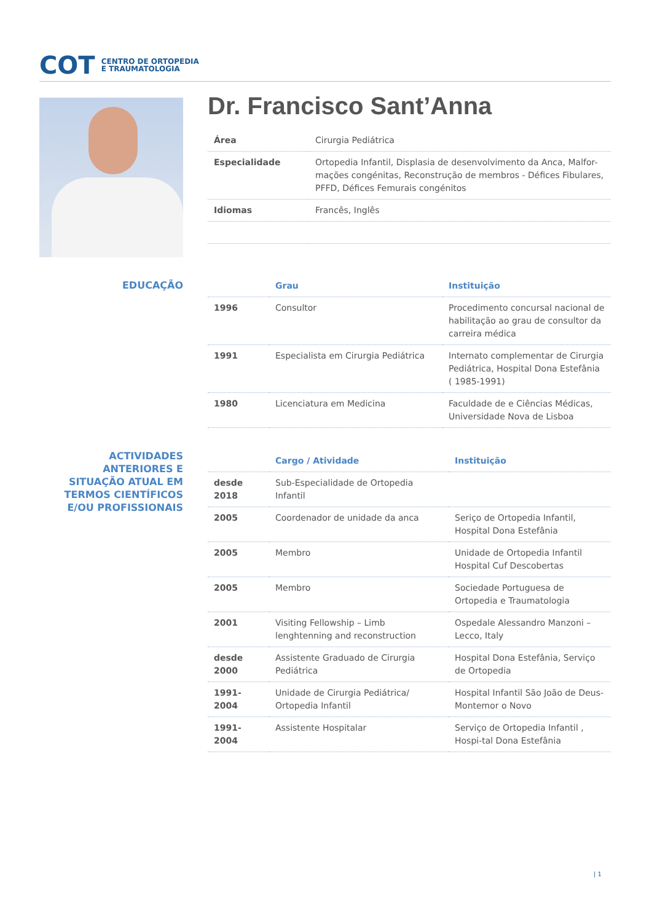COT CENTRO DE ORTOPEDIA
E TRAUMATOLOGIA
Dr. Francisco Sant’Anna
| Área | Cirurgia Pediátrica |
| Especialidade | Ortopedia Infantil, Displasia de desenvolvimento da Anca, Malfor-mações congénitas, Reconstrução de membros - Défices Fibulares, PFFD, Défices Femurais congénitos |
| Idiomas | Francês, Inglês |
EDUCAÇÃO
| | Grau | Instituição |
| --- | --- | --- |
| 1996 | Consultor | Procedimento concursal nacional de habilitação ao grau de consultor da carreira médica |
| 1991 | Especialista em Cirurgia Pediátrica | Internato complementar de Cirurgia Pediátrica, Hospital Dona Estefânia ( 1985-1991) |
| 1980 | Licenciatura em Medicina | Faculdade de e Ciências Médicas, Universidade Nova de Lisboa |
ACTIVIDADES ANTERIORES E SITUAÇÃO ATUAL EM TERMOS CIENTÍFICOS E/OU PROFISSIONAIS
| | Cargo / Atividade | Instituição |
| --- | --- | --- |
| desde 2018 | Sub-Especialidade de Ortopedia Infantil | |
| 2005 | Coordenador de unidade da anca | Seriço de Ortopedia Infantil, Hospital Dona Estefânia |
| 2005 | Membro | Unidade de Ortopedia Infantil Hospital Cuf Descobertas |
| 2005 | Membro | Sociedade Portuguesa de Ortopedia e Traumatologia |
| 2001 | Visiting Fellowship – Limb lenghtenning and reconstruction | Ospedale Alessandro Manzoni – Lecco, Italy |
| desde 2000 | Assistente Graduado de Cirurgia Pediátrica | Hospital Dona Estefânia, Serviço de Ortopedia |
| 1991-2004 | Unidade de Cirurgia Pediátrica/ Ortopedia Infantil | Hospital Infantil São João de Deus-Montemor o Novo |
| 1991-2004 | Assistente Hospitalar | Serviço de Ortopedia Infantil , Hospi-tal Dona Estefânia |
| 1